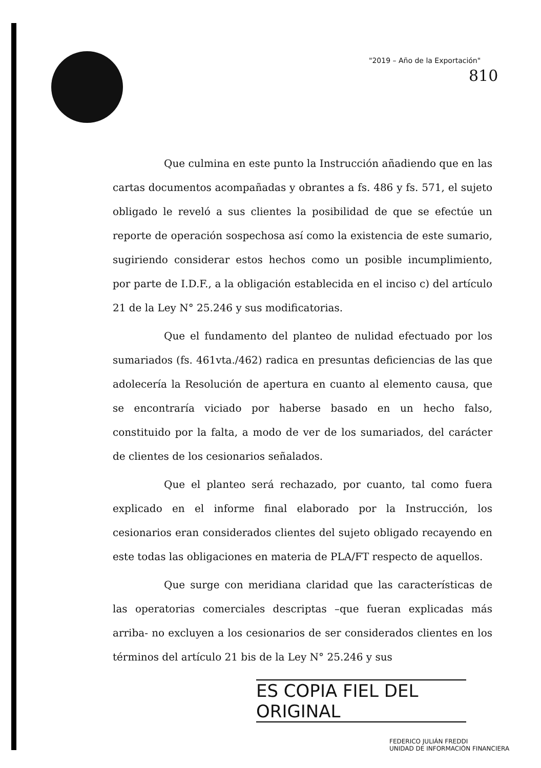"2019 – Año de la Exportación"
810
Que culmina en este punto la Instrucción añadiendo que en las cartas documentos acompañadas y obrantes a fs. 486 y fs. 571, el sujeto obligado le reveló a sus clientes la posibilidad de que se efectúe un reporte de operación sospechosa así como la existencia de este sumario, sugiriendo considerar estos hechos como un posible incumplimiento, por parte de I.D.F., a la obligación establecida en el inciso c) del artículo 21 de la Ley N° 25.246 y sus modificatorias.
Que el fundamento del planteo de nulidad efectuado por los sumariados (fs. 461vta./462) radica en presuntas deficiencias de las que adolecería la Resolución de apertura en cuanto al elemento causa, que se encontraría viciado por haberse basado en un hecho falso, constituido por la falta, a modo de ver de los sumariados, del carácter de clientes de los cesionarios señalados.
Que el planteo será rechazado, por cuanto, tal como fuera explicado en el informe final elaborado por la Instrucción, los cesionarios eran considerados clientes del sujeto obligado recayendo en este todas las obligaciones en materia de PLA/FT respecto de aquellos.
Que surge con meridiana claridad que las características de las operatorias comerciales descriptas –que fueran explicadas más arriba- no excluyen a los cesionarios de ser considerados clientes en los términos del artículo 21 bis de la Ley N° 25.246 y sus
ES COPIA FIEL DEL ORIGINAL
FEDERICO JULIÁN FREDDI
UNIDAD DE INFORMACIÓN FINANCIERA